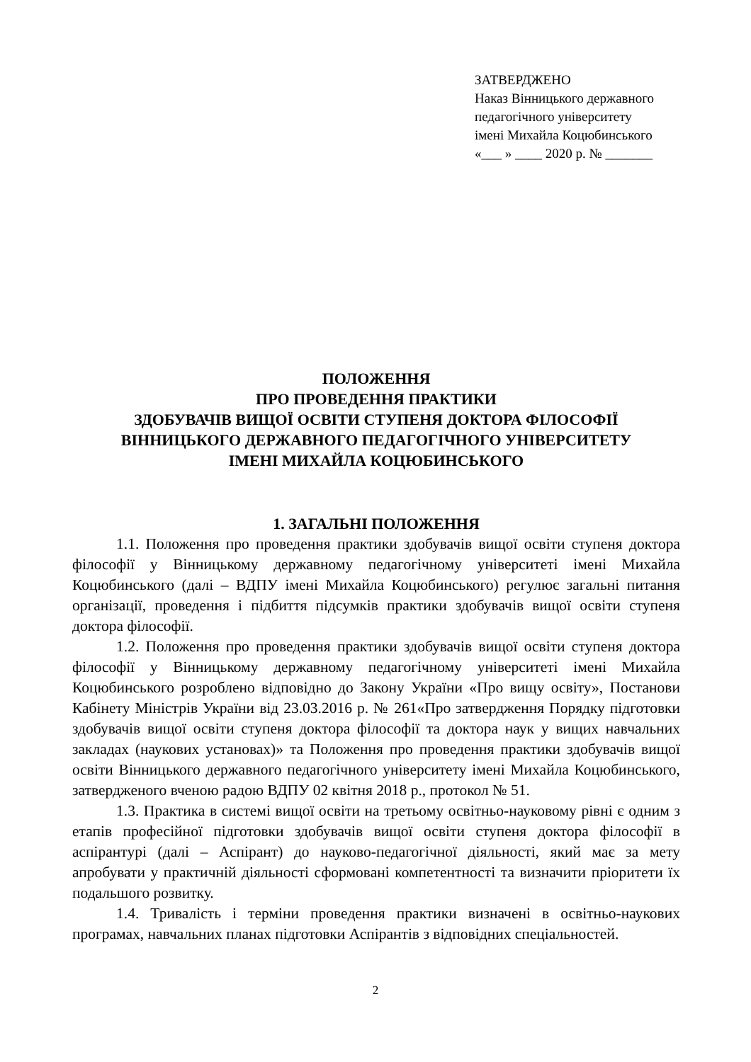ЗАТВЕРДЖЕНО
Наказ Вінницького державного
педагогічного університету
імені Михайла Коцюбинського
«___ » ____ 2020 р. № _______
ПОЛОЖЕННЯ
ПРО ПРОВЕДЕННЯ ПРАКТИКИ
ЗДОБУВАЧІВ ВИЩОЇ ОСВІТИ СТУПЕНЯ ДОКТОРА ФІЛОСОФІЇ
ВІННИЦЬКОГО ДЕРЖАВНОГО ПЕДАГОГІЧНОГО УНІВЕРСИТЕТУ
ІМЕНІ МИХАЙЛА КОЦЮБИНСЬКОГО
1. ЗАГАЛЬНІ ПОЛОЖЕННЯ
1.1. Положення про проведення практики здобувачів вищої освіти ступеня доктора філософії у Вінницькому державному педагогічному університеті імені Михайла Коцюбинського (далі – ВДПУ імені Михайла Коцюбинського) регулює загальні питання організації, проведення і підбиття підсумків практики здобувачів вищої освіти ступеня доктора філософії.
1.2. Положення про проведення практики здобувачів вищої освіти ступеня доктора філософії у Вінницькому державному педагогічному університеті імені Михайла Коцюбинського розроблено відповідно до Закону України «Про вищу освіту», Постанови Кабінету Міністрів України від 23.03.2016 р. № 261«Про затвердження Порядку підготовки здобувачів вищої освіти ступеня доктора філософії та доктора наук у вищих навчальних закладах (наукових установах)» та Положення про проведення практики здобувачів вищої освіти Вінницького державного педагогічного університету імені Михайла Коцюбинського, затвердженого вченою радою ВДПУ 02 квітня 2018 р., протокол № 51.
1.3. Практика в системі вищої освіти на третьому освітньо-науковому рівні є одним з етапів професійної підготовки здобувачів вищої освіти ступеня доктора філософії в аспірантурі (далі – Аспірант) до науково-педагогічної діяльності, який має за мету апробувати у практичній діяльності сформовані компетентності та визначити пріоритети їх подальшого розвитку.
1.4. Тривалість і терміни проведення практики визначені в освітньо-наукових програмах, навчальних планах підготовки Аспірантів з відповідних спеціальностей.
2